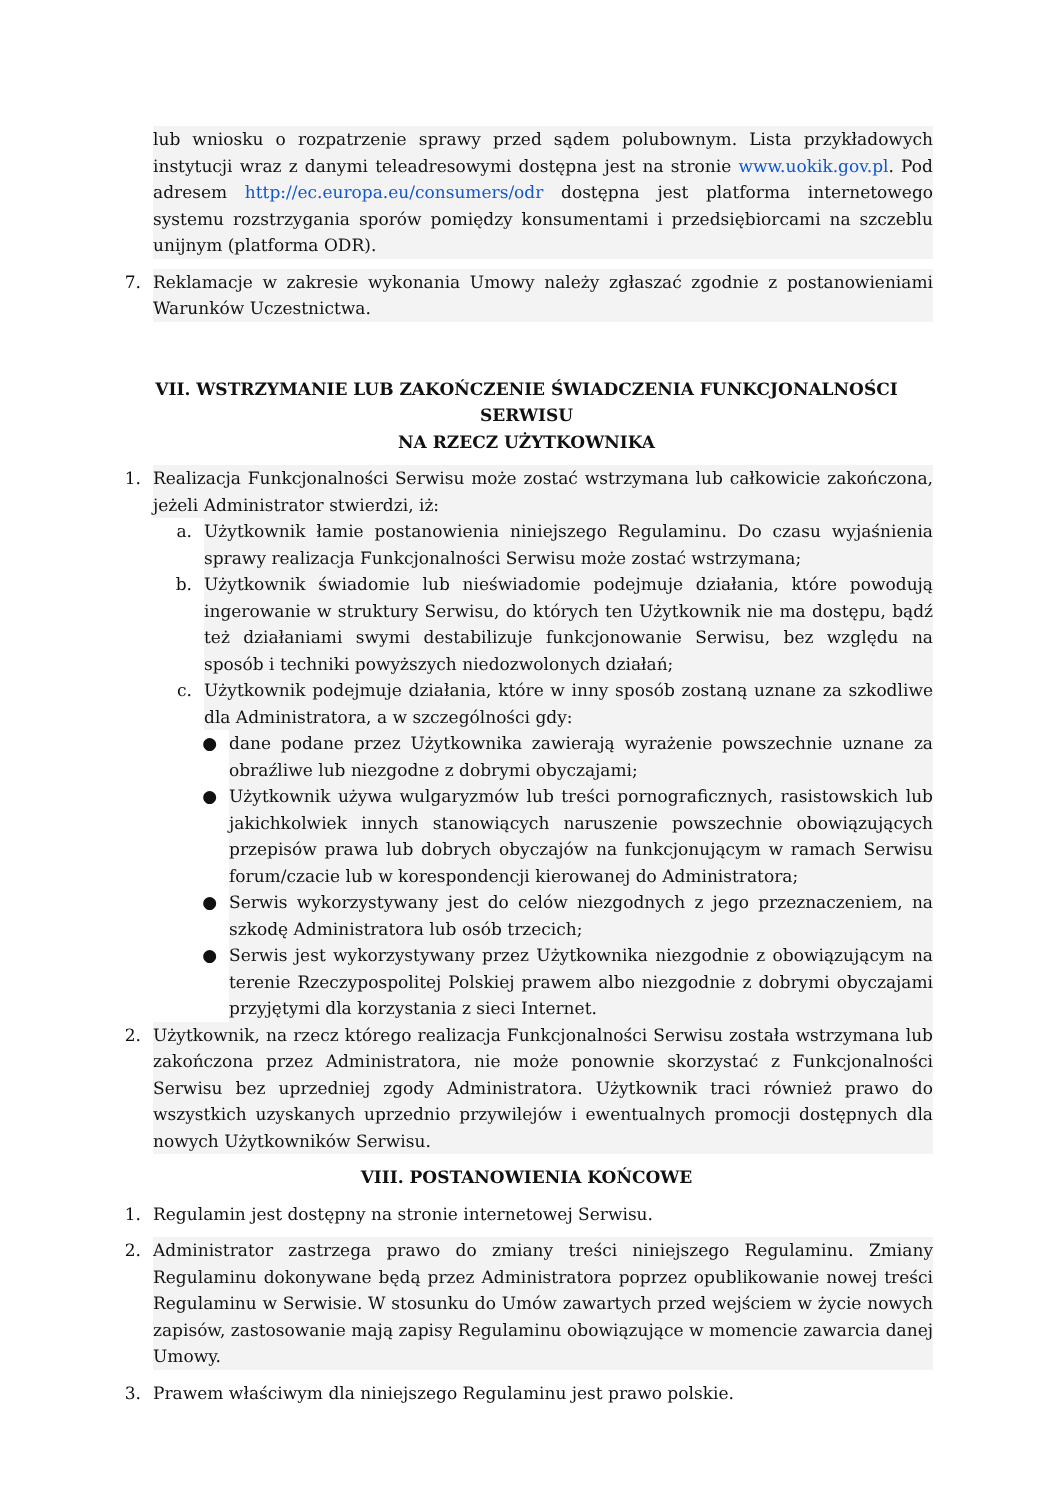lub wniosku o rozpatrzenie sprawy przed sądem polubownym. Lista przykładowych instytucji wraz z danymi teleadresowymi dostępna jest na stronie www.uokik.gov.pl. Pod adresem http://ec.europa.eu/consumers/odr dostępna jest platforma internetowego systemu rozstrzygania sporów pomiędzy konsumentami i przedsiębiorcami na szczeblu unijnym (platforma ODR).
7. Reklamacje w zakresie wykonania Umowy należy zgłaszać zgodnie z postanowieniami Warunków Uczestnictwa.
VII. WSTRZYMANIE LUB ZAKOŃCZENIE ŚWIADCZENIA FUNKCJONALNOŚCI SERWISU
NA RZECZ UŻYTKOWNIKA
1. Realizacja Funkcjonalności Serwisu może zostać wstrzymana lub całkowicie zakończona, jeżeli Administrator stwierdzi, iż:
a. Użytkownik łamie postanowienia niniejszego Regulaminu. Do czasu wyjaśnienia sprawy realizacja Funkcjonalności Serwisu może zostać wstrzymana;
b. Użytkownik świadomie lub nieświadomie podejmuje działania, które powodują ingerowanie w struktury Serwisu, do których ten Użytkownik nie ma dostępu, bądź też działaniami swymi destabilizuje funkcjonowanie Serwisu, bez względu na sposób i techniki powyższych niedozwolonych działań;
c. Użytkownik podejmuje działania, które w inny sposób zostaną uznane za szkodliwe dla Administratora, a w szczególności gdy:
● dane podane przez Użytkownika zawierają wyrażenie powszechnie uznane za obraźliwe lub niezgodne z dobrymi obyczajami;
● Użytkownik używa wulgaryzmów lub treści pornograficznych, rasistowskich lub jakichkolwiek innych stanowiących naruszenie powszechnie obowiązujących przepisów prawa lub dobrych obyczajów na funkcjonującym w ramach Serwisu forum/czacie lub w korespondencji kierowanej do Administratora;
● Serwis wykorzystywany jest do celów niezgodnych z jego przeznaczeniem, na szkodę Administratora lub osób trzecich;
● Serwis jest wykorzystywany przez Użytkownika niezgodnie z obowiązującym na terenie Rzeczypospolitej Polskiej prawem albo niezgodnie z dobrymi obyczajami przyjętymi dla korzystania z sieci Internet.
2. Użytkownik, na rzecz którego realizacja Funkcjonalności Serwisu została wstrzymana lub zakończona przez Administratora, nie może ponownie skorzystać z Funkcjonalności Serwisu bez uprzedniej zgody Administratora. Użytkownik traci również prawo do wszystkich uzyskanych uprzednio przywilejów i ewentualnych promocji dostępnych dla nowych Użytkowników Serwisu.
VIII. POSTANOWIENIA KOŃCOWE
1. Regulamin jest dostępny na stronie internetowej Serwisu.
2. Administrator zastrzega prawo do zmiany treści niniejszego Regulaminu. Zmiany Regulaminu dokonywane będą przez Administratora poprzez opublikowanie nowej treści Regulaminu w Serwisie. W stosunku do Umów zawartych przed wejściem w życie nowych zapisów, zastosowanie mają zapisy Regulaminu obowiązujące w momencie zawarcia danej Umowy.
3. Prawem właściwym dla niniejszego Regulaminu jest prawo polskie.